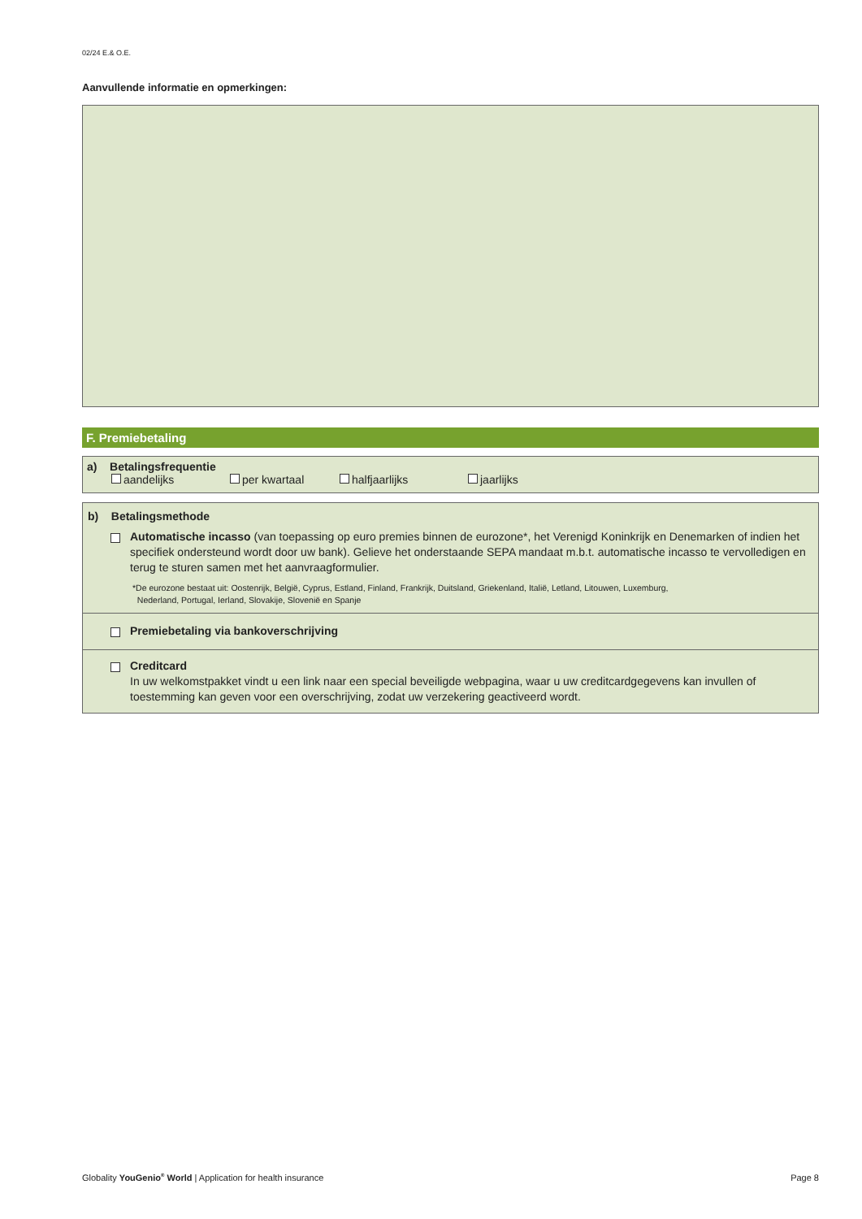02/24 E.& O.E.
Aanvullende informatie en opmerkingen:
F. Premiebetaling
a) Betalingsfrequentie
aandelijks per kwartaal halfjaarlijks jaarlijks
b) Betalingsmethode
Automatische incasso (van toepassing op euro premies binnen de eurozone*, het Verenigd Koninkrijk en Denemarken of indien het specifiek ondersteund wordt door uw bank). Gelieve het onderstaande SEPA mandaat m.b.t. automatische incasso te vervolledigen en terug te sturen samen met het aanvraagformulier.
*De eurozone bestaat uit: Oostenrijk, België, Cyprus, Estland, Finland, Frankrijk, Duitsland, Griekenland, Italië, Letland, Litouwen, Luxemburg,
Nederland, Portugal, Ierland, Slovakije, Slovenië en Spanje
Premiebetaling via bankoverschrijving
Creditcard
In uw welkomstpakket vindt u een link naar een special beveiligde webpagina, waar u uw creditcardgegevens kan invullen of toestemming kan geven voor een overschrijving, zodat uw verzekering geactiveerd wordt.
Globality YouGenio<sup>®</sup> World | Application for health insurance Page 8